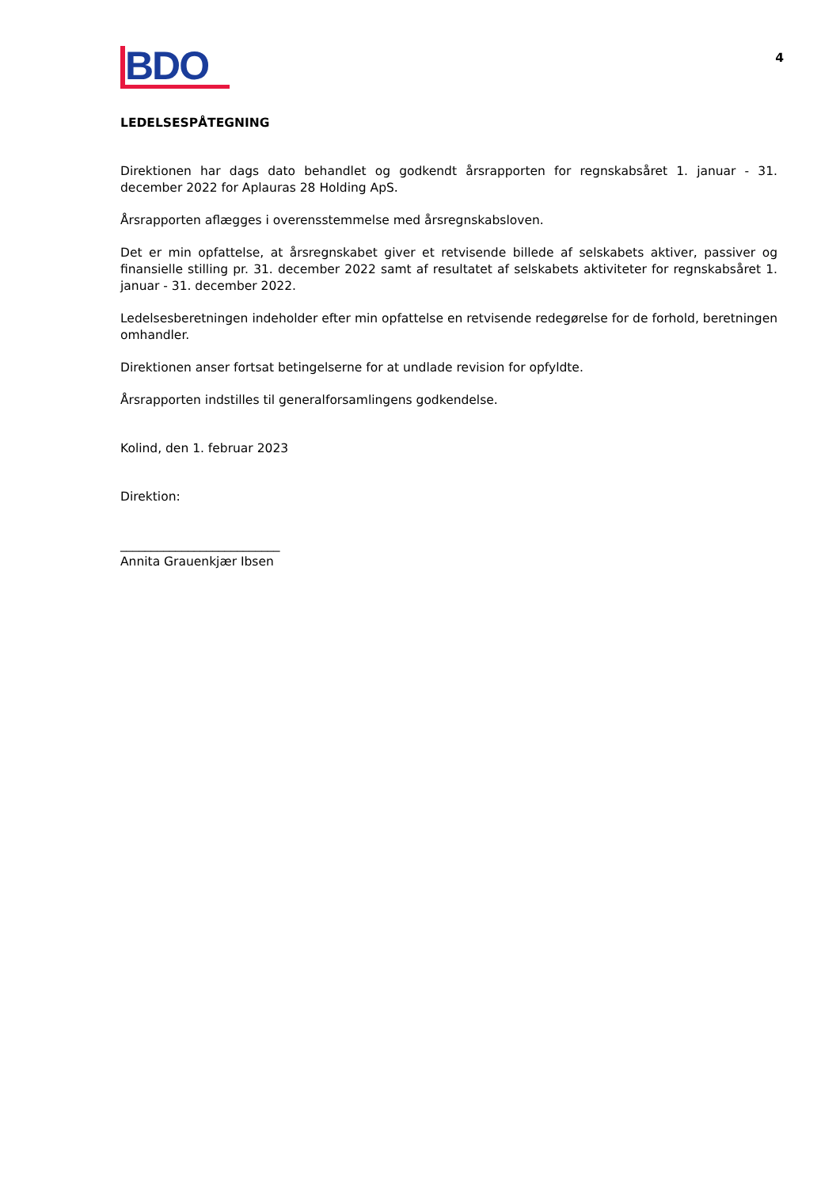BDO
4
LEDELSESPÅTEGNING
Direktionen har dags dato behandlet og godkendt årsrapporten for regnskabsåret 1. januar - 31. december 2022 for Aplauras 28 Holding ApS.
Årsrapporten aflægges i overensstemmelse med årsregnskabsloven.
Det er min opfattelse, at årsregnskabet giver et retvisende billede af selskabets aktiver, passiver og finansielle stilling pr. 31. december 2022 samt af resultatet af selskabets aktiviteter for regnskabsåret 1. januar - 31. december 2022.
Ledelsesberetningen indeholder efter min opfattelse en retvisende redegørelse for de forhold, beretningen omhandler.
Direktionen anser fortsat betingelserne for at undlade revision for opfyldte.
Årsrapporten indstilles til generalforsamlingens godkendelse.
Kolind, den 1. februar 2023
Direktion:
__________________________
Annita Grauenkjær Ibsen